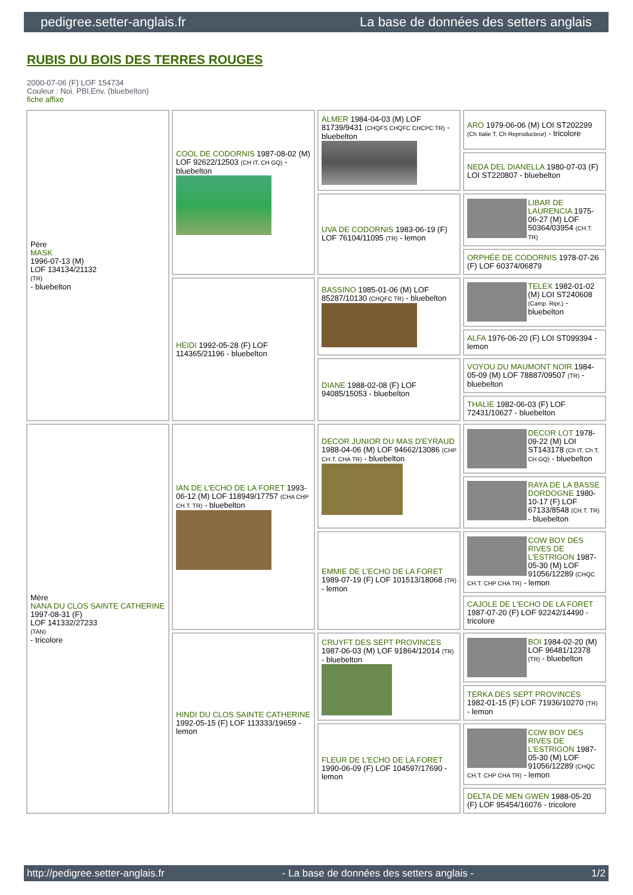pedigree.setter-anglais.fr La base de données des setters anglais
RUBIS DU BOIS DES TERRES ROUGES
2000-07-06 (F) LOF 154734
Couleur : Noi. PBl.Env. (bluebelton)
fiche affixe
| Père MASK 1996-07-13 (M) LOF 134134/21132 (TR) - bluebelton | COOL DE CODORNIS 1987-08-02 (M) LOF 92622/12503 (CH IT, CH GQ) - bluebelton | ALMER 1984-04-03 (M) LOF 81739/9431 (CHQFS CHQFC CHCPC TR) - bluebelton | ARO 1979-06-06 (M) LOI ST202299 (Ch Italie T, Ch Reproducteur) - tricolore |
| | | | NEDA DEL DIANELLA 1980-07-03 (F) LOI ST220807 - bluebelton |
| | | UVA DE CODORNIS 1983-06-19 (F) LOF 76104/11095 (TR) - lemon | LIBAR DE LAURENCIA 1975-06-27 (M) LOF 50364/03954 (CH.T. TR) |
| | | | ORPHÉE DE CODORNIS 1978-07-26 (F) LOF 60374/06879 |
| | HEIDI 1992-05-28 (F) LOF 114365/21196 - bluebelton | BASSINO 1985-01-06 (M) LOF 85287/10130 (CHQFC TR) - bluebelton | TELEX 1982-01-02 (M) LOI ST240608 (Camp. Ripr.) - bluebelton |
| | | | ALFA 1976-06-20 (F) LOI ST099394 - lemon |
| | | DIANE 1988-02-08 (F) LOF 94085/15053 - bluebelton | VOYOU DU MAUMONT NOIR 1984-05-09 (M) LOF 78887/09507 (TR) - bluebelton |
| | | | THALIE 1982-06-03 (F) LOF 72431/10627 - bluebelton |
| Mère NANA DU CLOS SAINTE CATHERINE 1997-08-31 (F) LOF 141332/27233 (TAN) - tricolore | IAN DE L'ECHO DE LA FORET 1993-06-12 (M) LOF 118949/17757 (CHA CHP CH.T. TR) - bluebelton | DECOR JUNIOR DU MAS D'EYRAUD 1988-04-06 (M) LOF 94662/13086 (CHP CH.T. CHA TR) - bluebelton | DECOR LOT 1978-09-22 (M) LOI ST143178 (Ch IT, Ch T, CH GQ) - bluebelton |
| | | | RAYA DE LA BASSE DORDOGNE 1980-10-17 (F) LOF 67133/8548 (CH.T. TR) - bluebelton |
| | | EMMIE DE L'ECHO DE LA FORET 1989-07-19 (F) LOF 101513/18068 (TR) - lemon | COW BOY DES RIVES DE L'ESTRIGON 1987-05-30 (M) LOF 91056/12289 (CHQC CH.T. CHP CHA TR) - lemon |
| | | | CAJOLE DE L'ECHO DE LA FORET 1987-07-20 (F) LOF 92242/14490 - tricolore |
| | HINDI DU CLOS SAINTE CATHERINE 1992-05-15 (F) LOF 113333/19659 - lemon | CRUYFT DES SEPT PROVINCES 1987-06-03 (M) LOF 91864/12014 (TR) - bluebelton | BOI 1984-02-20 (M) LOF 96481/12378 (TR) - bluebelton |
| | | | TERKA DES SEPT PROVINCES 1982-01-15 (F) LOF 71936/10270 (TR) - lemon |
| | | FLEUR DE L'ECHO DE LA FORET 1990-06-09 (F) LOF 104597/17690 - lemon | COW BOY DES RIVES DE L'ESTRIGON 1987-05-30 (M) LOF 91056/12289 (CHQC CH.T. CHP CHA TR) - lemon |
| | | | DELTA DE MEN GWEN 1988-05-20 (F) LOF 95454/16076 - tricolore |
http://pedigree.setter-anglais.fr - La base de données des setters anglais - 1/2